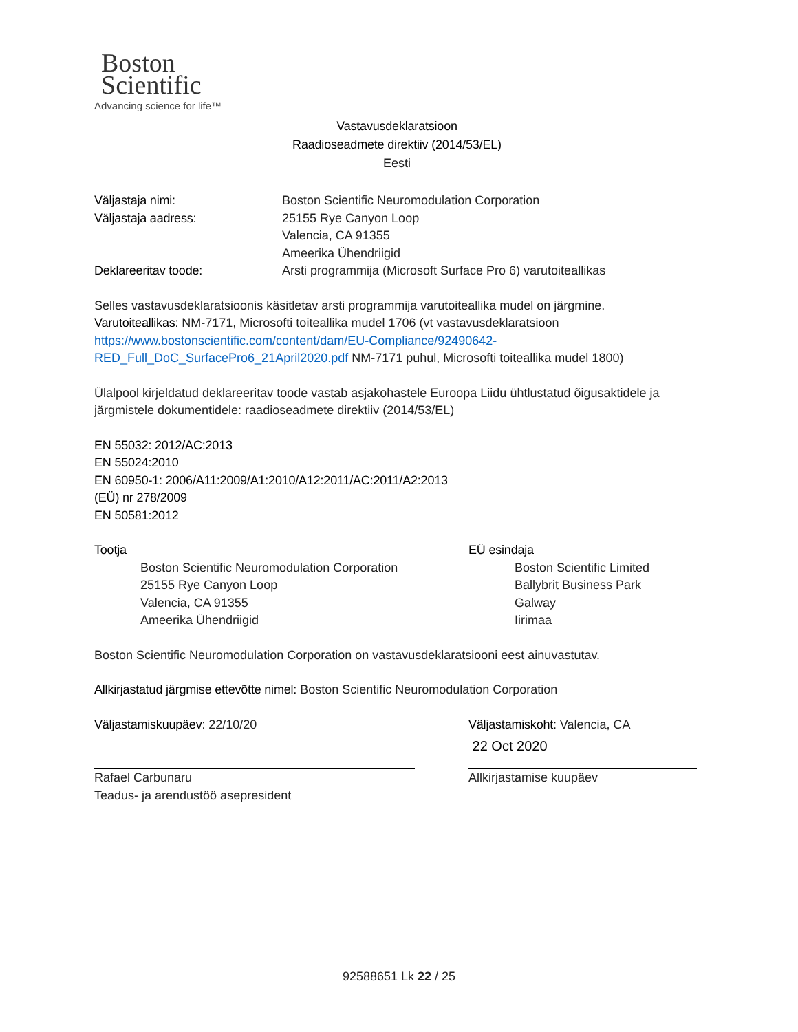Boston
Scientific
Advancing science for life™
Vastavusdeklaratsioon
Raadioseadmete direktiiv (2014/53/EL)
Eesti
| Väljastaja nimi: | Boston Scientific Neuromodulation Corporation |
| Väljastaja aadress: | 25155 Rye Canyon Loop Valencia, CA 91355 Ameerika Ühendriigid |
| Deklareeritav toode: | Arsti programmija (Microsoft Surface Pro 6) varutoiteallikas |
Selles vastavusdeklaratsioonis käsitletav arsti programmija varutoiteallika mudel on järgmine.
Varutoiteallikas: NM-7171, Microsofti toiteallika mudel 1706 (vt vastavusdeklaratsioon
https://www.bostonscientific.com/content/dam/EU-Compliance/92490642-
RED_Full_DoC_SurfacePro6_21April2020.pdf NM-7171 puhul, Microsofti toiteallika mudel 1800)
Ülalpool kirjeldatud deklareeritav toode vastab asjakohastele Euroopa Liidu ühtlustatud õigusaktidele ja järgmistele dokumentidele: raadioseadmete direktiiv (2014/53/EL)
EN 55032: 2012/AC:2013
EN 55024:2010
EN 60950-1: 2006/A11:2009/A1:2010/A12:2011/AC:2011/A2:2013
(EÜ) nr 278/2009
EN 50581:2012
Tootja
Boston Scientific Neuromodulation Corporation
25155 Rye Canyon Loop
Valencia, CA 91355
Ameerika Ühendriigid
EÜ esindaja
Boston Scientific Limited
Ballybrit Business Park
Galway
Iirimaa
Boston Scientific Neuromodulation Corporation on vastavusdeklaratsiooni eest ainuvastutav.
Allkirjastatud järgmise ettevõtte nimel: Boston Scientific Neuromodulation Corporation
Väljastamiskuupäev: 22/10/20
Rafael Carbunaru
Teadus- ja arendustöö asepresident
Väljastamiskoht: Valencia, CA
22 Oct 2020
Allkirjastamise kuupäev
92588651 Lk 22 / 25